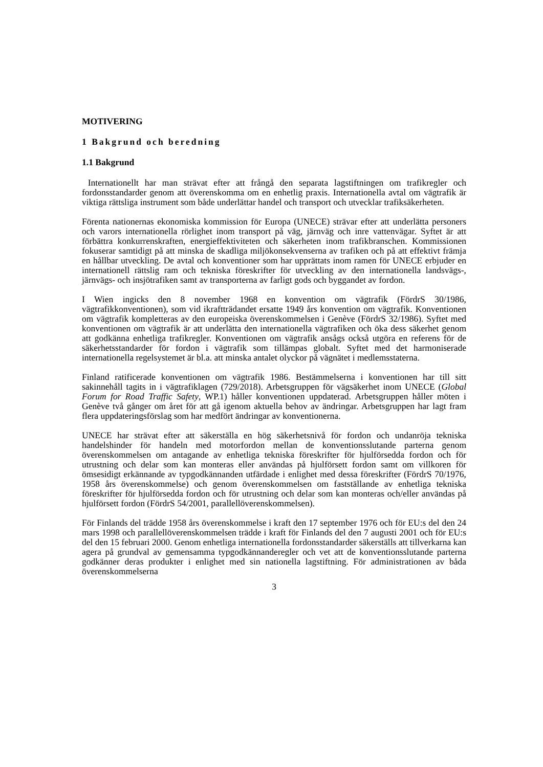MOTIVERING
1 Bakgrund och beredning
1.1 Bakgrund
Internationellt har man strävat efter att frångå den separata lagstiftningen om trafikregler och fordonsstandarder genom att överenskomma om en enhetlig praxis. Internationella avtal om vägtrafik är viktiga rättsliga instrument som både underlättar handel och transport och utvecklar trafiksäkerheten.
Förenta nationernas ekonomiska kommission för Europa (UNECE) strävar efter att underlätta personers och varors internationella rörlighet inom transport på väg, järnväg och inre vattenvägar. Syftet är att förbättra konkurrenskraften, energieffektiviteten och säkerheten inom trafikbranschen. Kommissionen fokuserar samtidigt på att minska de skadliga miljökonsekvenserna av trafiken och på att effektivt främja en hållbar utveckling. De avtal och konventioner som har upprättats inom ramen för UNECE erbjuder en internationell rättslig ram och tekniska föreskrifter för utveckling av den internationella landsvägs-, järnvägs- och insjötrafiken samt av transporterna av farligt gods och byggandet av fordon.
I Wien ingicks den 8 november 1968 en konvention om vägtrafik (FördrS 30/1986, vägtrafikkonventionen), som vid ikraftträdandet ersatte 1949 års konvention om vägtrafik. Konventionen om vägtrafik kompletteras av den europeiska överenskommelsen i Genève (FördrS 32/1986). Syftet med konventionen om vägtrafik är att underlätta den internationella vägtrafiken och öka dess säkerhet genom att godkänna enhetliga trafikregler. Konventionen om vägtrafik ansågs också utgöra en referens för de säkerhetsstandarder för fordon i vägtrafik som tillämpas globalt. Syftet med det harmoniserade internationella regelsystemet är bl.a. att minska antalet olyckor på vägnätet i medlemsstaterna.
Finland ratificerade konventionen om vägtrafik 1986. Bestämmelserna i konventionen har till sitt sakinnehåll tagits in i vägtrafiklagen (729/2018). Arbetsgruppen för vägsäkerhet inom UNECE (Global Forum for Road Traffic Safety, WP.1) håller konventionen uppdaterad. Arbetsgruppen håller möten i Genève två gånger om året för att gå igenom aktuella behov av ändringar. Arbetsgruppen har lagt fram flera uppdateringsförslag som har medfört ändringar av konventionerna.
UNECE har strävat efter att säkerställa en hög säkerhetsnivå för fordon och undanröja tekniska handelshinder för handeln med motorfordon mellan de konventionsslutande parterna genom överenskommelsen om antagande av enhetliga tekniska föreskrifter för hjulförsedda fordon och för utrustning och delar som kan monteras eller användas på hjulförsett fordon samt om villkoren för ömsesidigt erkännande av typgodkännanden utfärdade i enlighet med dessa föreskrifter (FördrS 70/1976, 1958 års överenskommelse) och genom överenskommelsen om fastställande av enhetliga tekniska föreskrifter för hjulförsedda fordon och för utrustning och delar som kan monteras och/eller användas på hjulförsett fordon (FördrS 54/2001, parallellöverenskommelsen).
För Finlands del trädde 1958 års överenskommelse i kraft den 17 september 1976 och för EU:s del den 24 mars 1998 och parallellöverenskommelsen trädde i kraft för Finlands del den 7 augusti 2001 och för EU:s del den 15 februari 2000. Genom enhetliga internationella fordonsstandarder säkerställs att tillverkarna kan agera på grundval av gemensamma typgodkännanderegler och vet att de konventionsslutande parterna godkänner deras produkter i enlighet med sin nationella lagstiftning. För administrationen av båda överenskommelserna
3